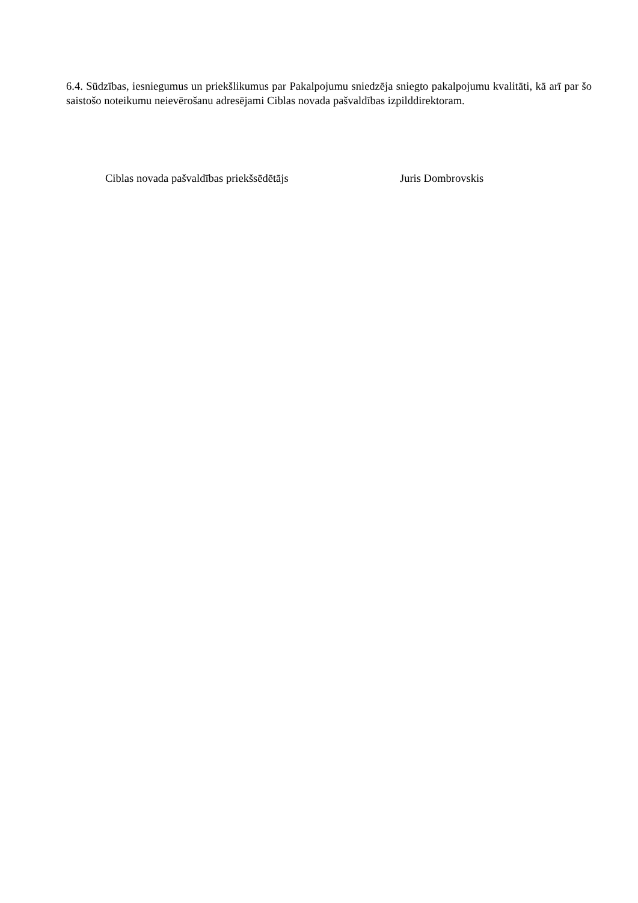6.4. Sūdzības, iesniegumus un priekšlikumus par Pakalpojumu sniedzēja sniegto pakalpojumu kvalitāti, kā arī par šo saistošo noteikumu neievērošanu adresējami Ciblas novada pašvaldības izpilddirektoram.
Ciblas novada pašvaldības priekšsēdētājs Juris Dombrovskis